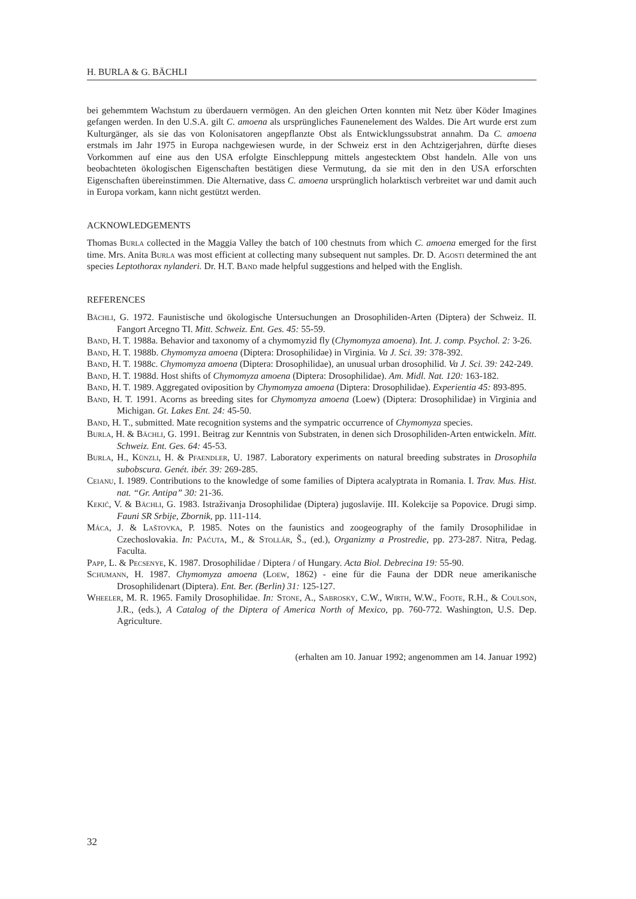H. BURLA & G. BÄCHLI
bei gehemmtem Wachstum zu überdauern vermögen. An den gleichen Orten konnten mit Netz über Köder Imagines gefangen werden. In den U.S.A. gilt C. amoena als ursprüngliches Faunenelement des Waldes. Die Art wurde erst zum Kulturgänger, als sie das von Kolonisatoren angepflanzte Obst als Entwicklungssubstrat annahm. Da C. amoena erstmals im Jahr 1975 in Europa nachgewiesen wurde, in der Schweiz erst in den Achtzigerjahren, dürfte dieses Vorkommen auf eine aus den USA erfolgte Einschleppung mittels angestecktem Obst handeln. Alle von uns beobachteten ökologischen Eigenschaften bestätigen diese Vermutung, da sie mit den in den USA erforschten Eigenschaften übereinstimmen. Die Alternative, dass C. amoena ursprünglich holarktisch verbreitet war und damit auch in Europa vorkam, kann nicht gestützt werden.
ACKNOWLEDGEMENTS
Thomas Burla collected in the Maggia Valley the batch of 100 chestnuts from which C. amoena emerged for the first time. Mrs. Anita Burla was most efficient at collecting many subsequent nut samples. Dr. D. Agosti determined the ant species Leptothorax nylanderi. Dr. H.T. Band made helpful suggestions and helped with the English.
REFERENCES
Bächli, G. 1972. Faunistische und ökologische Untersuchungen an Drosophiliden-Arten (Diptera) der Schweiz. II. Fangort Arcegno TI. Mitt. Schweiz. Ent. Ges. 45: 55-59.
Band, H. T. 1988a. Behavior and taxonomy of a chymomyzid fly (Chymomyza amoena). Int. J. comp. Psychol. 2: 3-26.
Band, H. T. 1988b. Chymomyza amoena (Diptera: Drosophilidae) in Virginia. Va J. Sci. 39: 378-392.
Band, H. T. 1988c. Chymomyza amoena (Diptera: Drosophilidae), an unusual urban drosophilid. Va J. Sci. 39: 242-249.
Band, H. T. 1988d. Host shifts of Chymomyza amoena (Diptera: Drosophilidae). Am. Midl. Nat. 120: 163-182.
Band, H. T. 1989. Aggregated oviposition by Chymomyza amoena (Diptera: Drosophilidae). Experientia 45: 893-895.
Band, H. T. 1991. Acorns as breeding sites for Chymomyza amoena (Loew) (Diptera: Drosophilidae) in Virginia and Michigan. Gt. Lakes Ent. 24: 45-50.
Band, H. T., submitted. Mate recognition systems and the sympatric occurrence of Chymomyza species.
Burla, H. & Bächli, G. 1991. Beitrag zur Kenntnis von Substraten, in denen sich Drosophiliden-Arten entwickeln. Mitt. Schweiz. Ent. Ges. 64: 45-53.
Burla, H., Künzli, H. & Pfaendler, U. 1987. Laboratory experiments on natural breeding substrates in Drosophila subobscura. Genét. ibér. 39: 269-285.
Ceianu, I. 1989. Contributions to the knowledge of some families of Diptera acalyptrata in Romania. I. Trav. Mus. Hist. nat. “Gr. Antipa” 30: 21-36.
Kekić, V. & Bächli, G. 1983. Istraživanja Drosophilidae (Diptera) jugoslavije. III. Kolekcije sa Popovice. Drugi simp. Fauni SR Srbije, Zbornik, pp. 111-114.
Máca, J. & Laštovka, P. 1985. Notes on the faunistics and zoogeography of the family Drosophilidae in Czechoslovakia. In: Paćuta, M., & Stollár, Š., (ed.), Organizmy a Prostredie, pp. 273-287. Nitra, Pedag. Faculta.
Papp, L. & Pecsenye, K. 1987. Drosophilidae / Diptera / of Hungary. Acta Biol. Debrecina 19: 55-90.
Schumann, H. 1987. Chymomyza amoena (Loew, 1862) - eine für die Fauna der DDR neue amerikanische Drosophilidenart (Diptera). Ent. Ber. (Berlin) 31: 125-127.
Wheeler, M. R. 1965. Family Drosophilidae. In: Stone, A., Sabrosky, C.W., Wirth, W.W., Foote, R.H., & Coulson, J.R., (eds.), A Catalog of the Diptera of America North of Mexico, pp. 760-772. Washington, U.S. Dep. Agriculture.
(erhalten am 10. Januar 1992; angenommen am 14. Januar 1992)
32